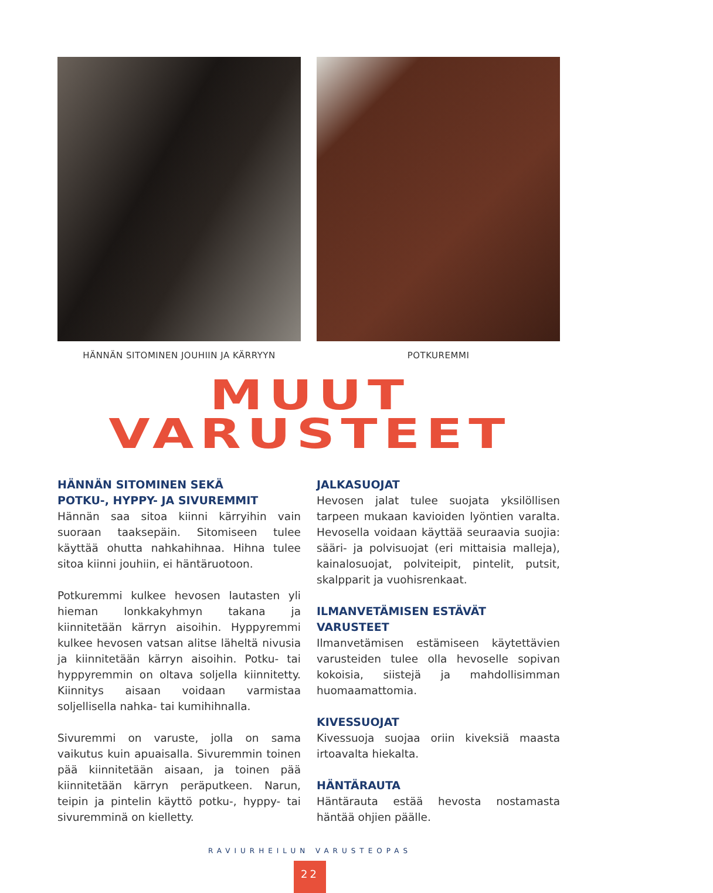HÄNNÄN SITOMINEN JOUHIIN JA KÄRRYYN POTKUREMMI
MUUT
VARUSTEET
HÄNNÄN SITOMINEN SEKÄ
POTKU-, HYPPY- JA SIVUREMMIT
Hännän saa sitoa kiinni kärryihin vain suoraan taaksepäin. Sitomiseen tulee käyttää ohutta nahkahihnaa. Hihna tulee sitoa kiinni jouhiin, ei häntäruotoon.
Potkuremmi kulkee hevosen lautasten yli hieman lonkkakyhmyn takana ja kiinnitetään kärryn aisoihin. Hyppyremmi kulkee hevosen vatsan alitse läheltä nivusia ja kiinnitetään kärryn aisoihin. Potku- tai hyppyremmin on oltava soljella kiinnitetty. Kiinnitys aisaan voidaan varmistaa soljellisella nahka- tai kumihihnalla.
Sivuremmi on varuste, jolla on sama vaikutus kuin apuaisalla. Sivuremmin toinen pää kiinnitetään aisaan, ja toinen pää kiinnitetään kärryn peräputkeen. Narun, teipin ja pintelin käyttö potku-, hyppy- tai sivuremminä on kielletty.
JALKASUOJAT
Hevosen jalat tulee suojata yksilöllisen tarpeen mukaan kavioiden lyöntien varalta. Hevosella voidaan käyttää seuraavia suojia: sääri- ja polvisuojat (eri mittaisia malleja), kainalosuojat, polviteipit, pintelit, putsit, skalpparit ja vuohisrenkaat.
ILMANVETÄMISEN ESTÄVÄT
VARUSTEET
Ilmanvetämisen estämiseen käytettävien varusteiden tulee olla hevoselle sopivan kokoisia, siistejä ja mahdollisimman huomaamattomia.
KIVESSUOJAT
Kivessuoja suojaa oriin kiveksiä maasta irtoavalta hiekalta.
HÄNTÄRAUTA
Häntärauta estää hevosta nostamasta häntää ohjien päälle.
RAVIURHEILUN VARUSTEOPAS
22